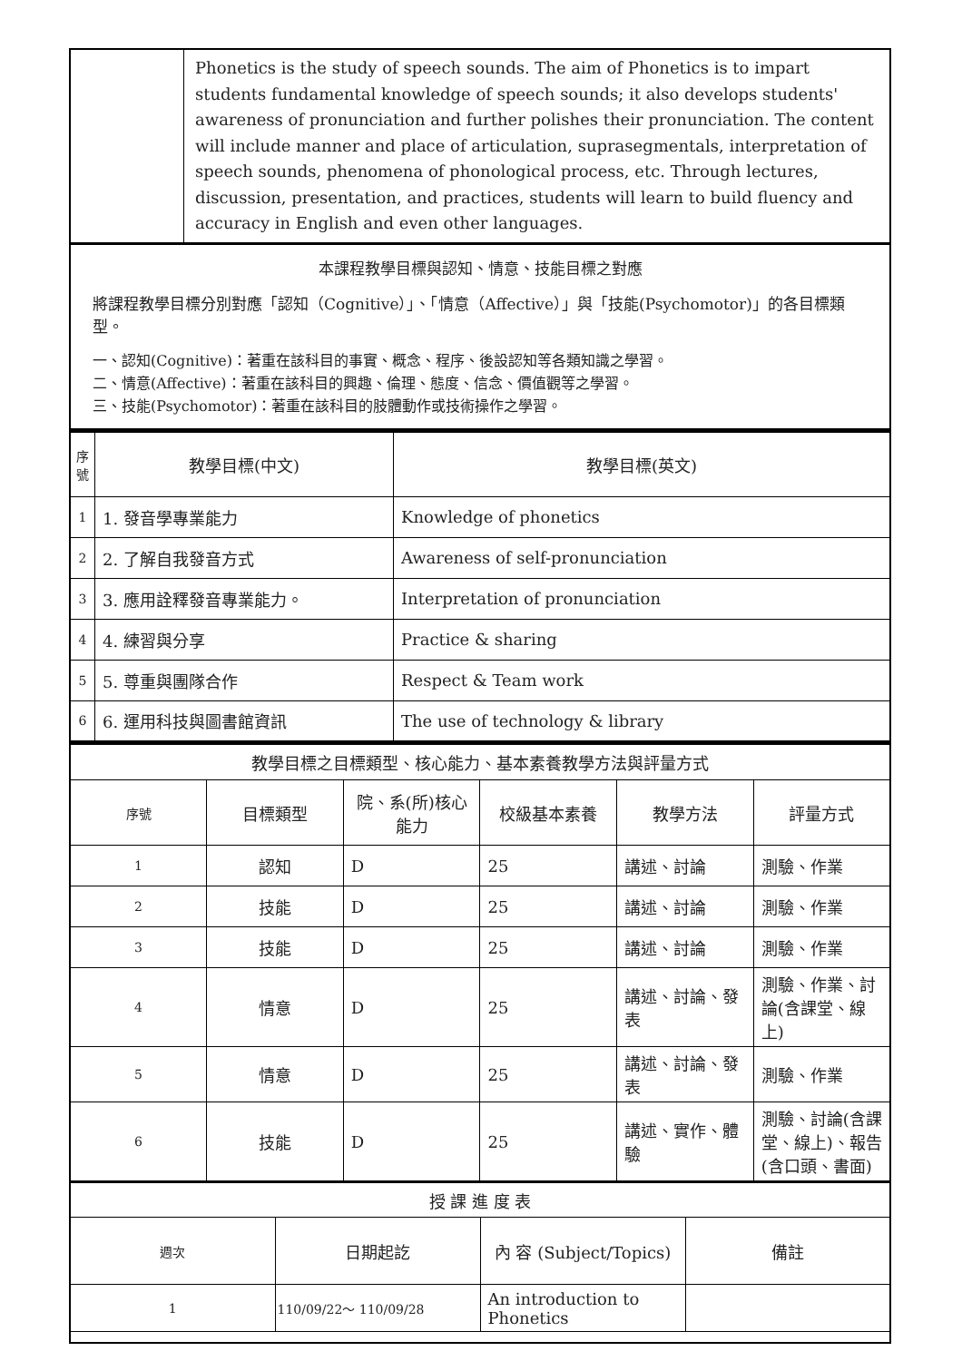| | Phonetics is the study of speech sounds. The aim of Phonetics is to impart students fundamental knowledge of speech sounds; it also develops students' awareness of pronunciation and further polishes their pronunciation. The content will include manner and place of articulation, suprasegmentals, interpretation of speech sounds, phenomena of phonological process, etc. Through lectures, discussion, presentation, and practices, students will learn to build fluency and accuracy in English and even other languages. |
| 本課程教學目標與認知、情意、技能目標之對應 將課程教學目標分別對應「認知（Cognitive）」、「情意（Affective）」與「技能(Psychomotor)」的各目標類型。 一、認知(Cognitive)：著重在該科目的事實、概念、程序、後設認知等各類知識之學習。 二、情意(Affective)：著重在該科目的興趣、倫理、態度、信念、價值觀等之學習。 三、技能(Psychomotor)：著重在該科目的肢體動作或技術操作之學習。 | |
| 序號 | 教學目標(中文) | 教學目標(英文) |
| --- | --- | --- |
| 1 | 1. 發音學專業能力 | Knowledge of phonetics |
| 2 | 2. 了解自我發音方式 | Awareness of self-pronunciation |
| 3 | 3. 應用詮釋發音專業能力。 | Interpretation of pronunciation |
| 4 | 4. 練習與分享 | Practice & sharing |
| 5 | 5. 尊重與團隊合作 | Respect & Team work |
| 6 | 6. 運用科技與圖書館資訊 | The use of technology & library |
| 教學目標之目標類型、核心能力、基本素養教學方法與評量方式 | | | | | |
| 序號 | 目標類型 | 院、系(所)核心能力 | 校級基本素養 | 教學方法 | 評量方式 |
| 1 | 認知 | D | 25 | 講述、討論 | 測驗、作業 |
| 2 | 技能 | D | 25 | 講述、討論 | 測驗、作業 |
| 3 | 技能 | D | 25 | 講述、討論 | 測驗、作業 |
| 4 | 情意 | D | 25 | 講述、討論、發表 | 測驗、作業、討論(含課堂、線上) |
| 5 | 情意 | D | 25 | 講述、討論、發表 | 測驗、作業 |
| 6 | 技能 | D | 25 | 講述、實作、體驗 | 測驗、討論(含課堂、線上)、報告(含口頭、書面) |
| 授 課 進 度 表 | | | |
| 週次 | 日期起訖 | 內 容 (Subject/Topics) | 備註 |
| 1 | 110/09/22～ 110/09/28 | An introduction to Phonetics | |